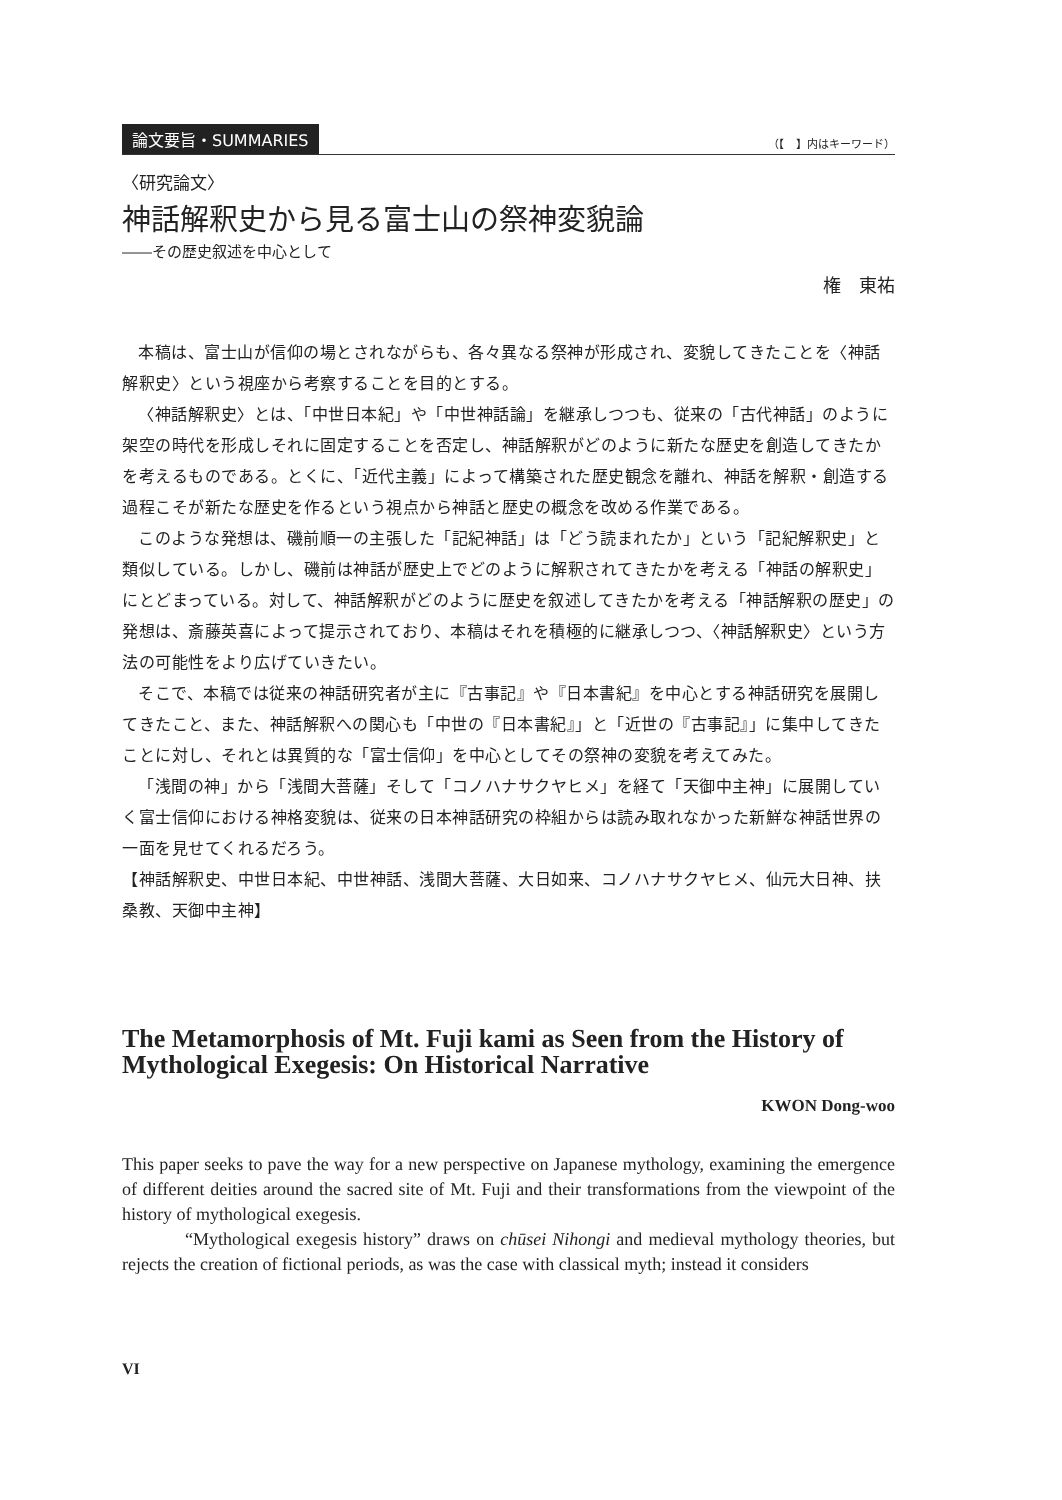論文要旨・SUMMARIES （【　】内はキーワード）
〈研究論文〉
神話解釈史から見る富士山の祭神変貌論
――その歴史叙述を中心として
権　東祐
本稿は、富士山が信仰の場とされながらも、各々異なる祭神が形成され、変貌してきたことを〈神話解釈史〉という視座から考察することを目的とする。
〈神話解釈史〉とは、「中世日本紀」や「中世神話論」を継承しつつも、従来の「古代神話」のように架空の時代を形成しそれに固定することを否定し、神話解釈がどのように新たな歴史を創造してきたかを考えるものである。とくに、「近代主義」によって構築された歴史観念を離れ、神話を解釈・創造する過程こそが新たな歴史を作るという視点から神話と歴史の概念を改める作業である。
このような発想は、磯前順一の主張した「記紀神話」は「どう読まれたか」という「記紀解釈史」と類似している。しかし、磯前は神話が歴史上でどのように解釈されてきたかを考える「神話の解釈史」にとどまっている。対して、神話解釈がどのように歴史を叙述してきたかを考える「神話解釈の歴史」の発想は、斎藤英喜によって提示されており、本稿はそれを積極的に継承しつつ、〈神話解釈史〉という方法の可能性をより広げていきたい。
そこで、本稿では従来の神話研究者が主に『古事記』や『日本書紀』を中心とする神話研究を展開してきたこと、また、神話解釈への関心も「中世の『日本書紀』」と「近世の『古事記』」に集中してきたことに対し、それとは異質的な「富士信仰」を中心としてその祭神の変貌を考えてみた。
「浅間の神」から「浅間大菩薩」そして「コノハナサクヤヒメ」を経て「天御中主神」に展開していく富士信仰における神格変貌は、従来の日本神話研究の枠組からは読み取れなかった新鮮な神話世界の一面を見せてくれるだろう。
【神話解釈史、中世日本紀、中世神話、浅間大菩薩、大日如来、コノハナサクヤヒメ、仙元大日神、扶桑教、天御中主神】
The Metamorphosis of Mt. Fuji kami as Seen from the History of Mythological Exegesis: On Historical Narrative
KWON Dong-woo
This paper seeks to pave the way for a new perspective on Japanese mythology, examining the emergence of different deities around the sacred site of Mt. Fuji and their transformations from the viewpoint of the history of mythological exegesis.
“Mythological exegesis history” draws on chūsei Nihongi and medieval mythology theories, but rejects the creation of fictional periods, as was the case with classical myth; instead it considers
VI